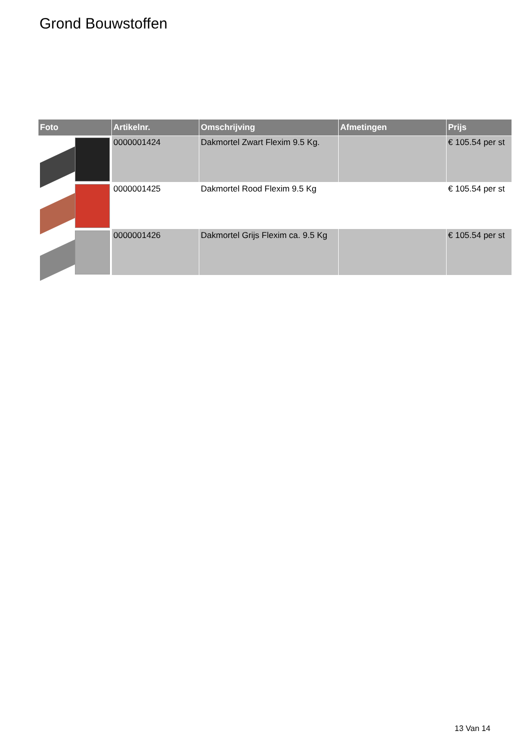Grond Bouwstoffen
| Foto | Artikelnr. | Omschrijving | Afmetingen | Prijs |
| --- | --- | --- | --- | --- |
| | 0000001424 | Dakmortel Zwart Flexim 9.5 Kg. | | € 105.54 per st |
| | 0000001425 | Dakmortel Rood Flexim 9.5 Kg | | € 105.54 per st |
| | 0000001426 | Dakmortel Grijs Flexim ca. 9.5 Kg | | € 105.54 per st |
13 Van 14